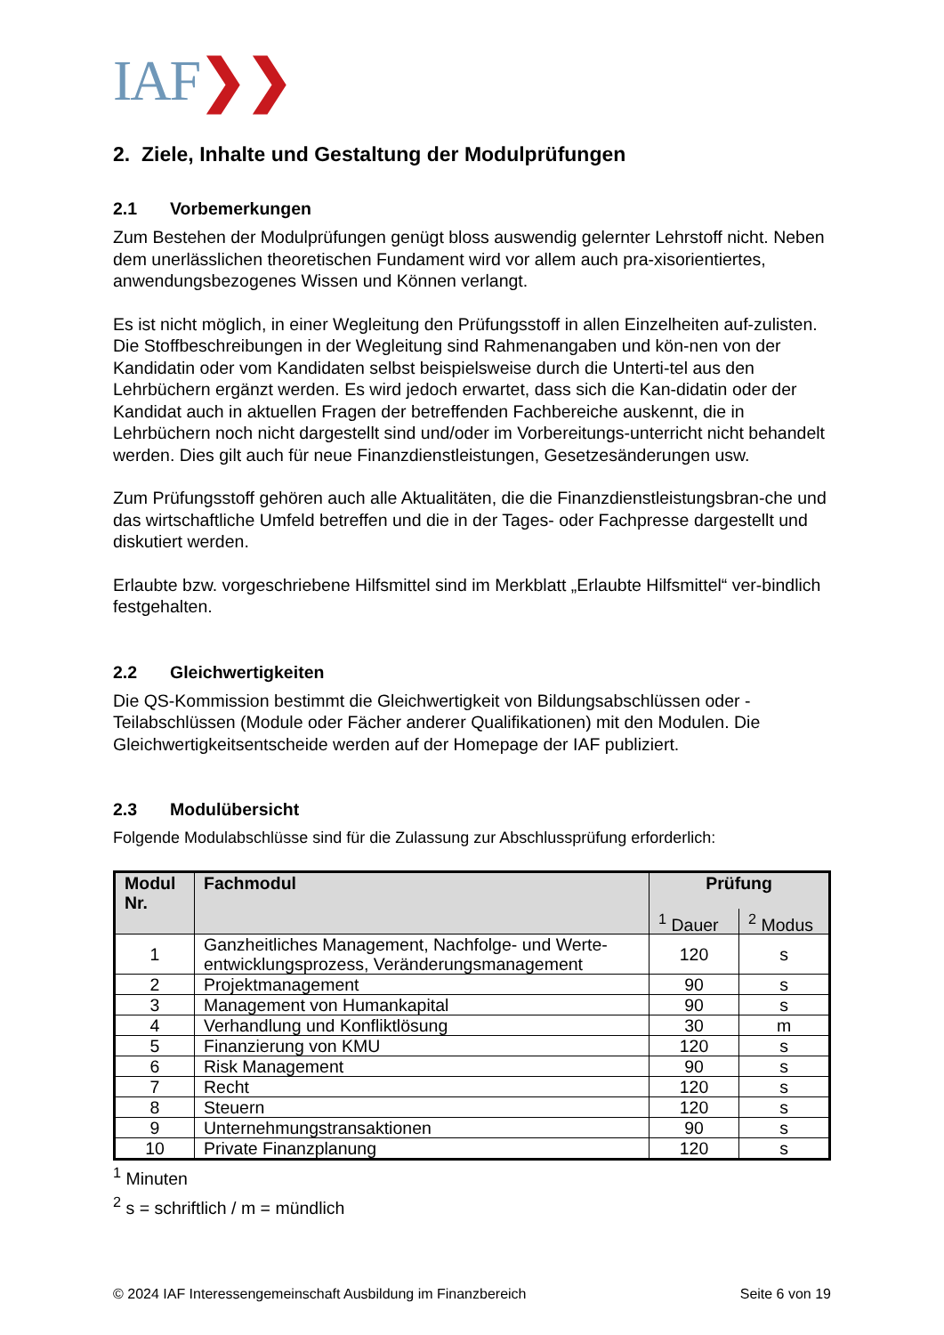IAF❯❯
2. Ziele, Inhalte und Gestaltung der Modulprüfungen
2.1 Vorbemerkungen
Zum Bestehen der Modulprüfungen genügt bloss auswendig gelernter Lehrstoff nicht. Neben dem unerlässlichen theoretischen Fundament wird vor allem auch pra-xisorientiertes, anwendungsbezogenes Wissen und Können verlangt.
Es ist nicht möglich, in einer Wegleitung den Prüfungsstoff in allen Einzelheiten auf-zulisten. Die Stoffbeschreibungen in der Wegleitung sind Rahmenangaben und kön-nen von der Kandidatin oder vom Kandidaten selbst beispielsweise durch die Unterti-tel aus den Lehrbüchern ergänzt werden. Es wird jedoch erwartet, dass sich die Kan-didatin oder der Kandidat auch in aktuellen Fragen der betreffenden Fachbereiche auskennt, die in Lehrbüchern noch nicht dargestellt sind und/oder im Vorbereitungs-unterricht nicht behandelt werden. Dies gilt auch für neue Finanzdienstleistungen, Gesetzesänderungen usw.
Zum Prüfungsstoff gehören auch alle Aktualitäten, die die Finanzdienstleistungsbran-che und das wirtschaftliche Umfeld betreffen und die in der Tages- oder Fachpresse dargestellt und diskutiert werden.
Erlaubte bzw. vorgeschriebene Hilfsmittel sind im Merkblatt „Erlaubte Hilfsmittel“ ver-bindlich festgehalten.
2.2 Gleichwertigkeiten
Die QS-Kommission bestimmt die Gleichwertigkeit von Bildungsabschlüssen oder -Teilabschlüssen (Module oder Fächer anderer Qualifikationen) mit den Modulen. Die Gleichwertigkeitsentscheide werden auf der Homepage der IAF publiziert.
2.3 Modulübersicht
Folgende Modulabschlüsse sind für die Zulassung zur Abschlussprüfung erforderlich:
| Modul Nr. | Fachmodul | Prüfung | |
| --- | --- | --- | --- |
| | | <sup>1</sup> Dauer | <sup>2</sup> Modus |
| 1 | Ganzheitliches Management, Nachfolge- und Werte-entwicklungsprozess, Veränderungsmanagement | 120 | s |
| 2 | Projektmanagement | 90 | s |
| 3 | Management von Humankapital | 90 | s |
| 4 | Verhandlung und Konfliktlösung | 30 | m |
| 5 | Finanzierung von KMU | 120 | s |
| 6 | Risk Management | 90 | s |
| 7 | Recht | 120 | s |
| 8 | Steuern | 120 | s |
| 9 | Unternehmungstransaktionen | 90 | s |
| 10 | Private Finanzplanung | 120 | s |
<sup>1</sup> Minuten
<sup>2</sup> s = schriftlich / m = mündlich
© 2024 IAF Interessengemeinschaft Ausbildung im Finanzbereich Seite 6 von 19